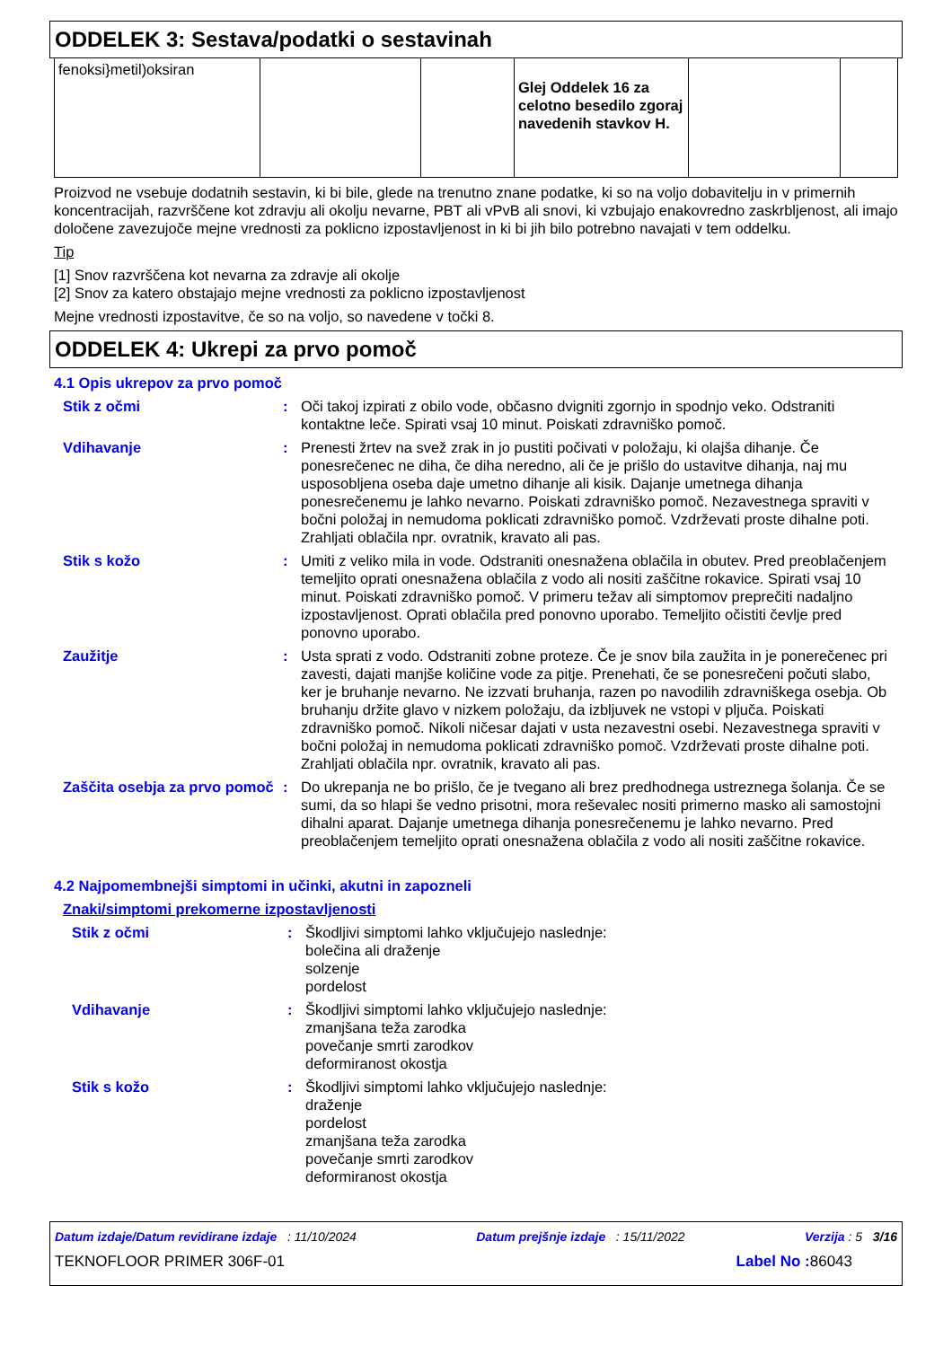ODDELEK 3: Sestava/podatki o sestavinah
| fenoksi}metil)oksiran | | | Glej Oddelek 16 za celotno besedilo zgoraj navedenih stavkov H. | | |
Proizvod ne vsebuje dodatnih sestavin, ki bi bile, glede na trenutno znane podatke, ki so na voljo dobavitelju in v primernih koncentracijah, razvrščene kot zdravju ali okolju nevarne, PBT ali vPvB ali snovi, ki vzbujajo enakovredno zaskrbljenost, ali imajo določene zavezujoče mejne vrednosti za poklicno izpostavljenost in ki bi jih bilo potrebno navajati v tem oddelku.
Tip
[1] Snov razvrščena kot nevarna za zdravje ali okolje
[2] Snov za katero obstajajo mejne vrednosti za poklicno izpostavljenost
Mejne vrednosti izpostavitve, če so na voljo, so navedene v točki 8.
ODDELEK 4: Ukrepi za prvo pomoč
4.1 Opis ukrepov za prvo pomoč
Stik z očmi : Oči takoj izpirati z obilo vode, občasno dvigniti zgornjo in spodnjo veko. Odstraniti kontaktne leče. Spirati vsaj 10 minut. Poiskati zdravniško pomoč.
Vdihavanje : Prenesti žrtev na svež zrak in jo pustiti počivati v položaju, ki olajša dihanje. Če ponesrečenec ne diha, če diha neredno, ali če je prišlo do ustavitve dihanja, naj mu usposobljena oseba daje umetno dihanje ali kisik. Dajanje umetnega dihanja ponesrečenemu je lahko nevarno. Poiskati zdravniško pomoč. Nezavestnega spraviti v bočni položaj in nemudoma poklicati zdravniško pomoč. Vzdrževati proste dihalne poti. Zrahljati oblačila npr. ovratnik, kravato ali pas.
Stik s kožo : Umiti z veliko mila in vode. Odstraniti onesnažena oblačila in obutev. Pred preoblačenjem temeljito oprati onesnažena oblačila z vodo ali nositi zaščitne rokavice. Spirati vsaj 10 minut. Poiskati zdravniško pomoč. V primeru težav ali simptomov preprečiti nadaljno izpostavljenost. Oprati oblačila pred ponovno uporabo. Temeljito očistiti čevlje pred ponovno uporabo.
Zaužitje : Usta sprati z vodo. Odstraniti zobne proteze. Če je snov bila zaužita in je ponerečenec pri zavesti, dajati manjše količine vode za pitje. Prenehati, če se ponesrečeni počuti slabo, ker je bruhanje nevarno. Ne izzvati bruhanja, razen po navodilih zdravniškega osebja. Ob bruhanju držite glavo v nizkem položaju, da izbljuvek ne vstopi v pljuča. Poiskati zdravniško pomoč. Nikoli ničesar dajati v usta nezavestni osebi. Nezavestnega spraviti v bočni položaj in nemudoma poklicati zdravniško pomoč. Vzdrževati proste dihalne poti. Zrahljati oblačila npr. ovratnik, kravato ali pas.
Zaščita osebja za prvo pomoč
: Do ukrepanja ne bo prišlo, če je tvegano ali brez predhodnega ustreznega šolanja. Če se sumi, da so hlapi še vedno prisotni, mora reševalec nositi primerno masko ali samostojni dihalni aparat. Dajanje umetnega dihanja ponesrečenemu je lahko nevarno. Pred preoblačenjem temeljito oprati onesnažena oblačila z vodo ali nositi zaščitne rokavice.
4.2 Najpomembnejši simptomi in učinki, akutni in zapozneli
Znaki/simptomi prekomerne izpostavljenosti
Stik z očmi : Škodljivi simptomi lahko vključujejo naslednje:
bolečina ali draženje
solzenje
pordelost
Vdihavanje : Škodljivi simptomi lahko vključujejo naslednje:
zmanjšana teža zarodka
povečanje smrti zarodkov
deformiranost okostja
Stik s kožo : Škodljivi simptomi lahko vključujejo naslednje:
draženje
pordelost
zmanjšana teža zarodka
povečanje smrti zarodkov
deformiranost okostja
Datum izdaje/Datum revidirane izdaje : 11/10/2024 Datum prejšnje izdaje : 15/11/2022 Verzija : 5 3/16
TEKNOFLOOR PRIMER 306F-01 Label No : 86043